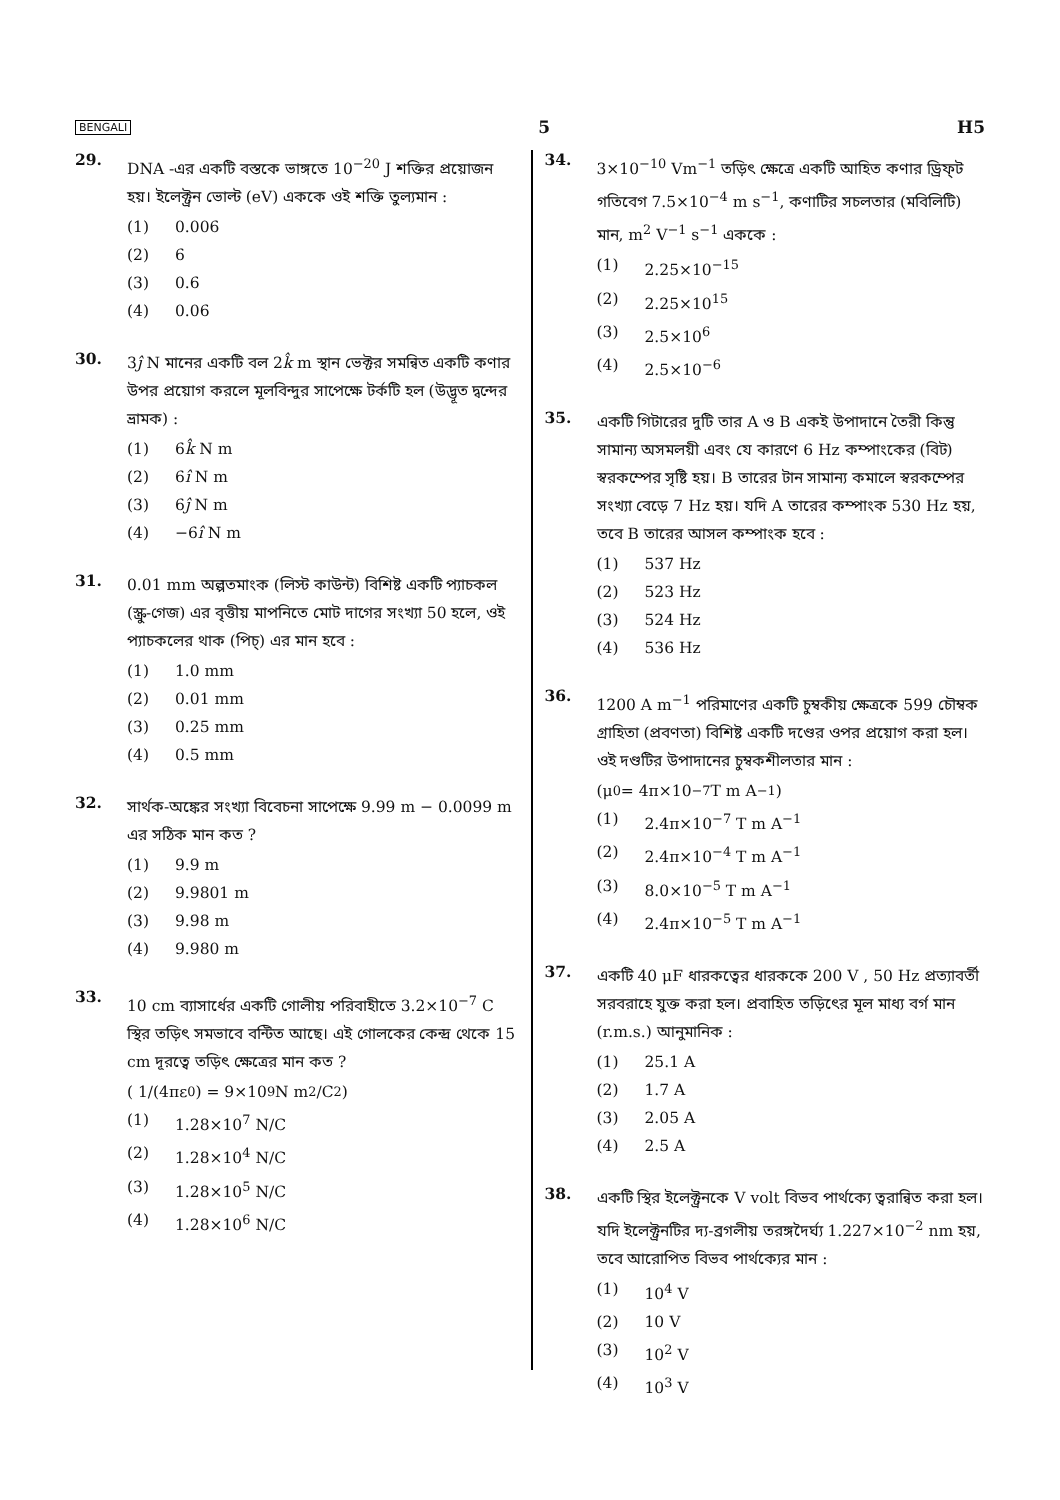BENGALI 5 H5
29.
DNA -এর একটি বস্তকে ভাঙ্গতে 10<sup>−20</sup> J শক্তির প্রয়োজন হয়। ইলেক্ট্রন ভোল্ট (eV) এককে ওই শক্তি তুল্যমান :
(1) 0.006
(2) 6
(3) 0.6
(4) 0.06
30.
3ĵ N মানের একটি বল 2k̂ m স্থান ভেক্টর সমন্বিত একটি কণার উপর প্রয়োগ করলে মূলবিন্দুর সাপেক্ষে টর্কটি হল (উদ্ভূত দ্বন্দের ভ্রামক) :
(1) 6k̂ N m
(2) 6î N m
(3) 6ĵ N m
(4) −6î N m
31.
0.01 mm অল্পতমাংক (লিস্ট কাউন্ট) বিশিষ্ট একটি প্যাচকল (স্ক্রু-গেজ) এর বৃত্তীয় মাপনিতে মোট দাগের সংখ্যা 50 হলে, ওই প্যাচকলের থাক (পিচ্) এর মান হবে :
(1) 1.0 mm
(2) 0.01 mm
(3) 0.25 mm
(4) 0.5 mm
32.
সার্থক-অঙ্কের সংখ্যা বিবেচনা সাপেক্ষে 9.99 m − 0.0099 m এর সঠিক মান কত ?
(1) 9.9 m
(2) 9.9801 m
(3) 9.98 m
(4) 9.980 m
33.
10 cm ব্যাসার্ধের একটি গোলীয় পরিবাহীতে 3.2×10<sup>−7</sup> C স্থির তড়িৎ সমভাবে বন্টিত আছে। এই গোলকের কেন্দ্র থেকে 15 cm দূরত্বে তড়িৎ ক্ষেত্রের মান কত ?
( 1/(4πε<sub>0</sub>) = 9×10<sup>9</sup> N m<sup>2</sup>/C<sup>2</sup> )
(1) 1.28×10<sup>7</sup> N/C
(2) 1.28×10<sup>4</sup> N/C
(3) 1.28×10<sup>5</sup> N/C
(4) 1.28×10<sup>6</sup> N/C
34.
3×10<sup>−10</sup> Vm<sup>−1</sup> তড়িৎ ক্ষেত্রে একটি আহিত কণার ড্রিফ্‌ট গতিবেগ 7.5×10<sup>−4</sup> m s<sup>−1</sup>, কণাটির সচলতার (মবিলিটি) মান, m<sup>2</sup> V<sup>−1</sup> s<sup>−1</sup> এককে :
(1) 2.25×10<sup>−15</sup>
(2) 2.25×10<sup>15</sup>
(3) 2.5×10<sup>6</sup>
(4) 2.5×10<sup>−6</sup>
35.
একটি গিটারের দুটি তার A ও B একই উপাদানে তৈরী কিন্তু সামান্য অসমলয়ী এবং যে কারণে 6 Hz কম্পাংকের (বিট) স্বরকম্পের সৃষ্টি হয়। B তারের টান সামান্য কমালে স্বরকম্পের সংখ্যা বেড়ে 7 Hz হয়। যদি A তারের কম্পাংক 530 Hz হয়, তবে B তারের আসল কম্পাংক হবে :
(1) 537 Hz
(2) 523 Hz
(3) 524 Hz
(4) 536 Hz
36.
1200 A m<sup>−1</sup> পরিমাণের একটি চুম্বকীয় ক্ষেত্রকে 599 চৌম্বক গ্রাহিতা (প্রবণতা) বিশিষ্ট একটি দণ্ডের ওপর প্রয়োগ করা হল। ওই দণ্ডটির উপাদানের চুম্বকশীলতার মান :
(μ<sub>0</sub> = 4π×10<sup>−7</sup> T m A<sup>−1</sup>)
(1) 2.4π×10<sup>−7</sup> T m A<sup>−1</sup>
(2) 2.4π×10<sup>−4</sup> T m A<sup>−1</sup>
(3) 8.0×10<sup>−5</sup> T m A<sup>−1</sup>
(4) 2.4π×10<sup>−5</sup> T m A<sup>−1</sup>
37.
একটি 40 μF ধারকত্বের ধারককে 200 V , 50 Hz প্রত্যাবর্তী সরবরাহে যুক্ত করা হল। প্রবাহিত তড়িৎের মূল মাধ্য বর্গ মান (r.m.s.) আনুমানিক :
(1) 25.1 A
(2) 1.7 A
(3) 2.05 A
(4) 2.5 A
38.
একটি স্থির ইলেক্ট্রনকে V volt বিভব পার্থক্যে ত্বরান্বিত করা হল। যদি ইলেক্ট্রনটির দ্য-ব্রগলীয় তরঙ্গদৈর্ঘ্য 1.227×10<sup>−2</sup> nm হয়, তবে আরোপিত বিভব পার্থক্যের মান :
(1) 10<sup>4</sup> V
(2) 10 V
(3) 10<sup>2</sup> V
(4) 10<sup>3</sup> V